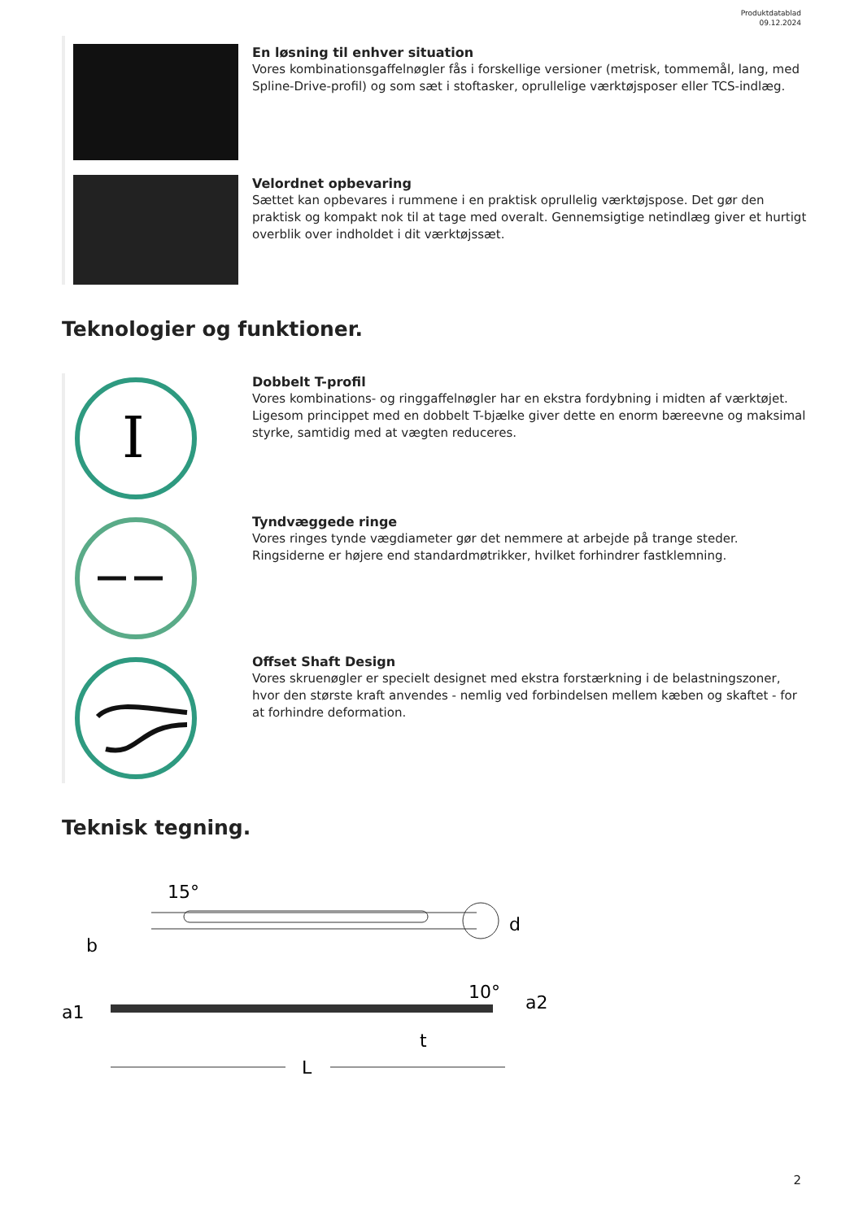Produktdatablad
09.12.2024
En løsning til enhver situation
Vores kombinationsgaffelnøgler fås i forskellige versioner (metrisk, tommemål, lang, med Spline-Drive-profil) og som sæt i stoftasker, oprullelige værktøjsposer eller TCS-indlæg.
Velordnet opbevaring
Sættet kan opbevares i rummene i en praktisk oprullelig værktøjspose. Det gør den praktisk og kompakt nok til at tage med overalt. Gennemsigtige netindlæg giver et hurtigt overblik over indholdet i dit værktøjssæt.
Teknologier og funktioner.
I
Dobbelt T-profil
Vores kombinations- og ringgaffelnøgler har en ekstra fordybning i midten af værktøjet. Ligesom princippet med en dobbelt T-bjælke giver dette en enorm bæreevne og maksimal styrke, samtidig med at vægten reduceres.
Tyndvæggede ringe
Vores ringes tynde vægdiameter gør det nemmere at arbejde på trange steder. Ringsiderne er højere end standardmøtrikker, hvilket forhindrer fastklemning.
Offset Shaft Design
Vores skruenøgler er specielt designet med ekstra forstærkning i de belastningszoner, hvor den største kraft anvendes - nemlig ved forbindelsen mellem kæben og skaftet - for at forhindre deformation.
Teknisk tegning.
15°
b
d
a1
10°
a2
t
L
2